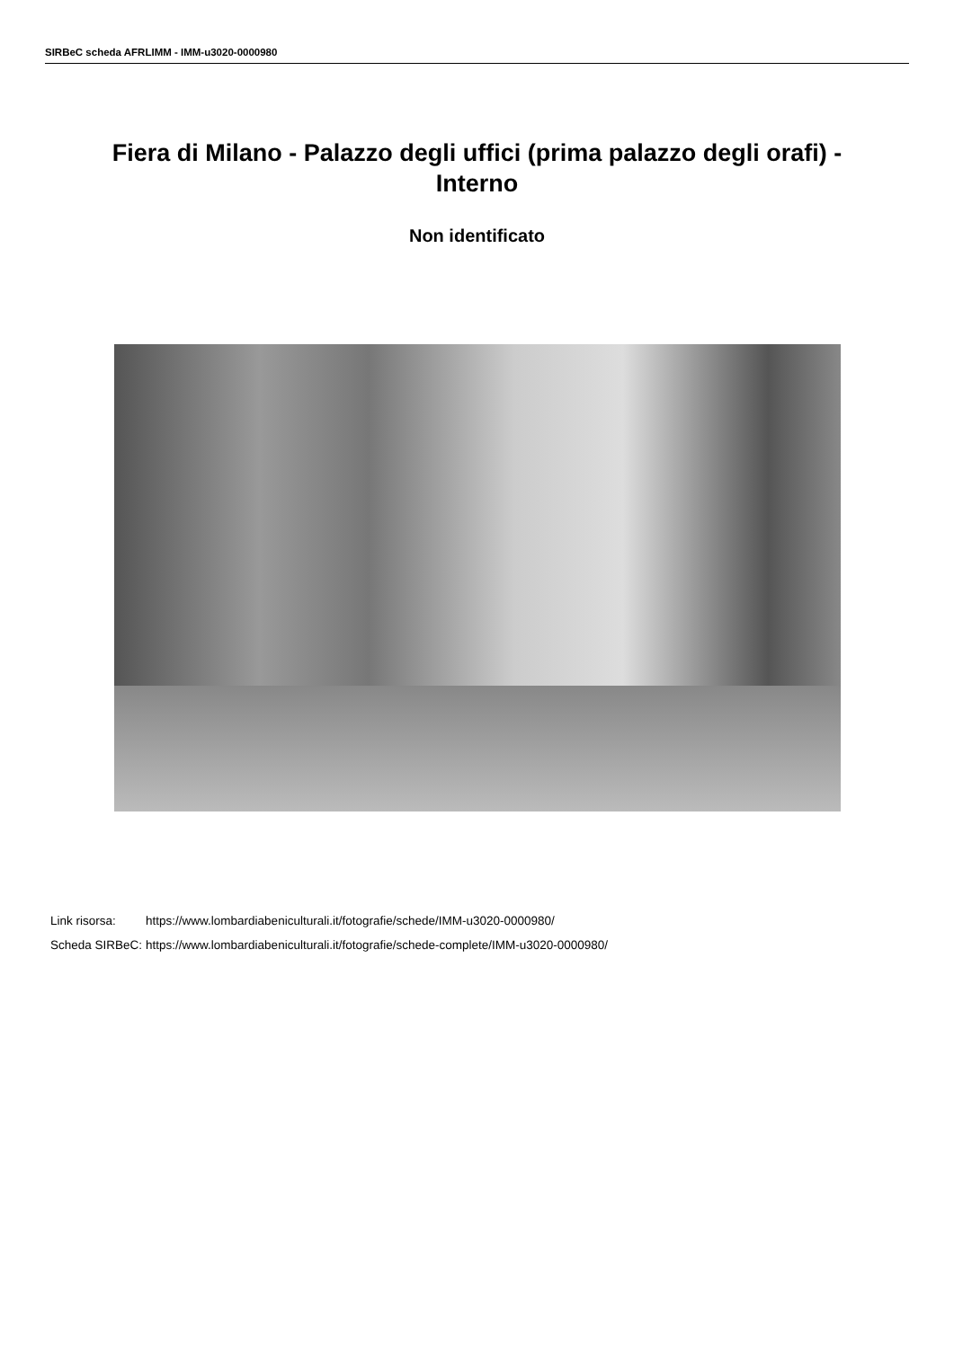SIRBeC scheda AFRLIMM - IMM-u3020-0000980
Fiera di Milano - Palazzo degli uffici (prima palazzo degli orafi) - Interno
Non identificato
| Link risorsa: | https://www.lombardiabeniculturali.it/fotografie/schede/IMM-u3020-0000980/ |
| Scheda SIRBeC: | https://www.lombardiabeniculturali.it/fotografie/schede-complete/IMM-u3020-0000980/ |